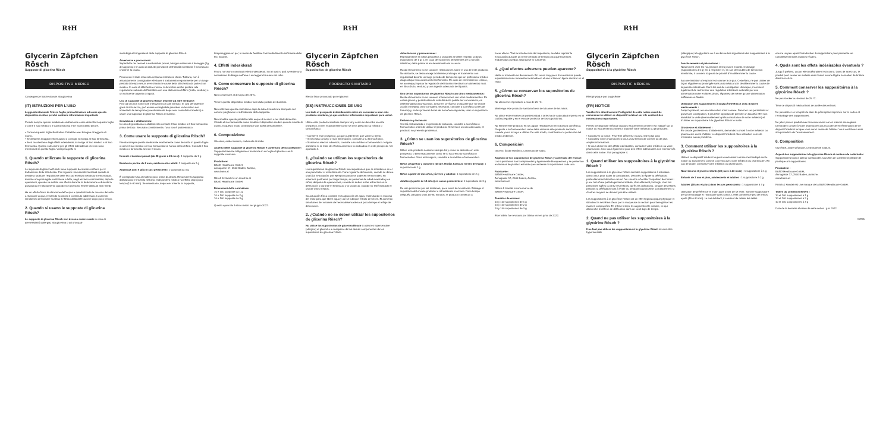R⚕H
Glycerin Zäpfchen Rösch
Supposte di glicerina Rösch
DISPOSITIVO MEDICO
Conseguenze fisiche dovute alla glicerina
(IT) ISTRUZIONI PER L’USO
Legga attentamente l’intero foglio prima di iniziare ad usare questo dispositivo medico perché contiene informazioni importanti.
Prenda sempre questo medicinale esattamente come descritto in questo foglio o come il suo medico o il suo farmacista e Le hanno detto di fare.
• Conservi questo foglio illustrativo. Potrebbe aver bisogno di leggerlo di nuovo.
• Se desidera maggiori informazioni o consigli, si rivolga al Suo farmacista.
• Se si manifestano degli effetti indesiderati, si rivolga al Suo medico o al Suo farmacista. Questo vale anche per gli effetti indesiderati che non sono menzionati in questo foglio. Vedi paragrafo 4.
1. Quando utilizzare le supposte di glicerina Rösch?
Le supposte di glicerina Rösch sono supposte da inserire nell’ano per il trattamento della stitichezza. Per regolare i movimenti intestinali quando si desidera facilitare l’espulsione delle feci: ad esempio nei disturbi emorroidali, durante una prolungata costrizione a letto, negli anziani e nei bambini, dopo le operazioni, quando va evitato uno sforzo durante la defecazione o durante la gravidanza e l’allattamento quando non possono essere utilizzati altri rimedi.
Ha un effetto fisico di attrazione dell’acqua e quindi stimola la mucosa del retto a rilasciare acqua, rendendo scivoloso il contenuto addensato. L’aumento simultaneo del volume scatena il riflesso della defecazione dopo poco tempo.
2. Quando si usano le supposte di glicerina Rösch?
Le supposte di glicerina Rösch non devono essere usate in caso di ipersensibilità (allergia) alla glicerina o ad uno qual-
siasi degli altri ingredienti delle supposte di glicerina Rösch.
Avvertenze e precauzioni:
Soprattutto nei neonati e nei bambini piccoli, bisogna osservare il dosaggio (1g di supposta) e in caso di disturbi persistenti dell’attività intestinale è necessario chiarirne la causa.
Finora non è stata resa nota nessuna restrizione d’uso. Tuttavia, non è assolutamente consigliabile effettuare il trattamento regolarmente per un lungo periodo di tempo senza aver chiarito le cause della stitichezza da parte di un medico. In caso di stitichezza cronica, si dovrebbe anche puntare alla regolazione naturale dell’intestino con una dieta ricca di fibre (frutta, verdura) e un sufficiente apporto di liquidi.
Uso di supposte di glicerina Rösch insieme ad altre medicine:
Fino ad ora non sono note interazioni con altri farmaci. In casi persistenti e gravi di stitichezza, può essere consigliabile prendere un lassativo non immediato la sera prima (eventualmente dopo aver consultato il medico) e usare una supposta di glicerina Rösch al mattino.
Gravidanza e allattamento:
In caso di gravidanza o allattamento consulti il Suo medico o il Suo farmacista prima dell’uso. Se usato correttamente, l’uso non è problematico.
3. Come usare le supposte di glicerina Rösch?
Prenda sempre questo medicinale esattamente come descritto in questo foglio o come il suo medico o il suo farmacista Le hanno detto di fare. Consulti il Suo medico o farmacista se non è sicuro.
Neonati e bambini piccoli (da 28 giorni a 23 mesi): 1 supposta da 1 g
Bambini a partire da 2 anni, adolescenti e adulti: 1 supposta da 2 g
Adulti (18 anni e più) in casi persistenti: 1 supposta da 3 g
È consigliato l’uso al mattino poco prima di alzarsi. Rimuovere la supposta dall’astuccio e inserirla nell’ano. Il dispositivo medico ha effetto dopo poco tempo (15–60 min). Se necessario, dopo aver inserito la supposta,
temporeggiare un po’, in modo da facilitare l’ammorbidimento sufficiente delle feci indurite.
4. Effetti indesiderati
Finora non sono conosciuti effetti indesiderati. In rari casi si può avvertire una sensazione di disagio nell’ano o un leggero bruciore nel retto.
5. Come conservare le supposte di glicerina Rösch?
Non conservare al di sopra dei 25°C.
Tenere questo dispositivo medico fuori dalla portata dei bambini.
Non utilizzare questa confezione dopo la data di scadenza stampata sul cartone pieghevole e sull’astuccio della supposta.
Non smaltire questo prodotto nelle acque di scarico o nei rifiuti domestici. Chieda al suo farmacista come smaltire il dispositivo medico quando smette di usarlo. In questo modo contribuisce alla tutela dell’ambiente.
6. Composizione
Glicerina, acido stearico, carbonato di sodio.
Aspetto delle supposte di glicerina Rösch e contenuto della confezione:
Supposte bianche lattiginose e traslucide in un foglio di plastica con 5 supposte ciascuna.
Produttore:
BANO Healthcare GmbH,
Annagasse 17, 2500 Baden, Austria,
www.bano.at
Rösch & Handel è un marchio di
BANO Healthcare GmbH.
Dimensioni della confezione:
10 e 100 supposte da 1 g
10 e 100 supposte da 2 g
10 e 100 supposte da 3 g
Questo opuscolo è stato rivisto nel giugno 2022.
R⚕H
Glycerin Zäpfchen Rösch
Supositorios de glicerina Rösch
PRODUCTO SANITARIO
Efecto físico provocado por el glicerol
(ES) INSTRUCCIONES DE USO
Lea todo el prospecto detenidamente antes de comenzar a usar este producto sanitario, ya que contiene información importante para usted.
Utilice este producto sanitario siempre tal y como se describe en este prospecto, o bien exactamente como se lo ha prescrito su médico o farmacéutico.
• Conserve este prospecto, ya que puede tener que volver a leerlo.
• Si necesita consejo o más información, consulte a su farmacéutico.
• Si observa efectos adversos, consulte a su médico o farmacéutico. Hágalo asimismo si se trata de efectos adversos no indicados en este prospecto. Ver apartado 4.
1. ¿Cuándo se utilizan los supositorios de glicerina Rösch?
Los supositorios de glicerina Rösch son supositorios que se introducen en el ano para tratar el estreñimiento. Para regular la defecación, cuando se desea una fácil evacuación: por ejemplo cuando se padecen hemorroides, en enfermos postrados por largo tiempo, en personas de edad avanzada y en niños, después de operaciones, cuando se deban evitar esfuerzos en la defecación o durante el embarazo y la lactancia, cuando no esté indicado el uso de otros medios.
Su actuación física consiste en la atracción de agua, estimulando la mucosa del recto para que libere agua y así se lubrique el bolo de heces. El aumento simultáneo del volumen de heces desencadena al poco tiempo el reflejo de defecación.
2. ¿Cuándo no se deben utilizar los supositorios de glicerina Rösch?
No utilice los supositorios de glicerina Rösch si usted es hipersensible (alérgico) al glicerol o a cualquiera de los demás componentes de los supositorios de glicerina Rösch.
Advertencias y precauciones:
Especialmente en niños pequeños y lactantes se debe respetar la dosis (supositorio de 1 g) y, en caso de trastornos persistentes de la función intestinal, debe primar el esclarecimiento de la causa.
Hasta el momento no se conocen restricciones sobre el uso de este producto. No obstante, se desaconseja totalmente prolongar el tratamiento con regularidad durante un largo periodo de tiempo sin que un profesional médico diagnostique las causas del estreñimiento. En caso de estreñimiento crónico, se aconseja propiciar la regulación del tránsito intestinal con alimentos ricos en fibra (fruta, verdura) y una ingesta adecuada de líquidos.
Uso de los supositorios de glicerina Rösch con otros medicamentos:
Hasta el momento no se conocen interacciones con otros medicamentos. En casos graves y persistentes de estreñimiento podría ser conveniente, en determinadas circunstancias, tomar en la víspera un laxante que no sea de acción inmediata (si lo considera necesario, consulte a su médico antes de tomarlo) y, en las primeras horas de la mañana siguiente, usar un supositorio de glicerina Rösch.
Embarazo y lactancia:
Si está embarazada o en periodo de lactancia, consulte a su médico o farmacéutico antes de utilizar el producto. Si se hace un uso adecuado, el producto no presenta problemas.
3. ¿Cómo se usan los supositorios de glicerina Rösch?
Utilice este producto sanitario siempre tal y como se describe en este prospecto, o bien exactamente como se lo ha prescrito su médico o farmacéutico. Si no está seguro, consulte a su médico o farmacéutico.
Niños pequeños y lactantes (desde 28 días hasta 23 meses de edad): 1 supositorio de 1 g
Niños a partir de dos años, jóvenes y adultos: 1 supositorio de 2 g
Adultos (a partir de 18 años) en casos persistentes: 1 supositorio de 3 g
De uso preferente por las mañanas, poco antes de levantarse. Extraiga el supositorio del envase protector e introdúzcalo en el ano. Poco tiempo después, pasados unos 15–60 minutos, el producto comienza a
hacer efecto. Tras la introducción del supositorio, se debe reprimir la evacuación durante un breve periodo de tiempo para que las heces endurecidas puedan ablandarse lo suficiente.
4. ¿Qué efectos adversos pueden aparecer?
Hasta el momento se desconocen. En casos muy poco frecuentes se puede experimentar una sensación incómoda en el ano o bien un ligero escozor en el recto.
5. ¿Cómo se conservan los supositorios de glicerina Rösch?
No almacene el producto a más de 25 °C.
Mantenga este producto sanitario fuera del alcance de los niños.
No utilice este envase con posterioridad a la fecha de caducidad impresa en el cartón plegable y en el envase protector de los supositorios.
No elimine este producto en las aguas residuales ni en la basura doméstica. Pregunte a su farmacéutico cómo debe eliminar este producto sanitario cuando ya no lo vaya a utilizar. De este modo, contribuirá a la protección del medio ambiente.
6. Composición
Glicerol, ácido esteárico, carbonato de sodio.
Aspecto de los supositorios de glicerina Rösch y contenido del envase:
Los supositorios son transparentes y ligeramente blanquecinos y se presentan en láminas de plástico extruido que contienen 5 supositorios cada una.
Fabricante:
BANO Healthcare GmbH,
Annagasse 17, 2500 Baden, Austria,
www.bano.at
Rösch & Handel es una marca de
BANO Healthcare GmbH.
Tamaños de envase:
10 y 100 supositorios de 1 g
10 y 100 supositorios de 2 g
10 y 100 supositorios de 3 g
Este folleto fue revisado por última vez en junio de 2022.
R⚕H
Glycerin Zäpfchen Rösch
Suppositoires à la glycérine Rösch
DISPOSITIF MÉDICAL
Effet physique par la glycérine
(FR) NOTICE
Veuillez lire attentivement l’intégralité de cette notice avant de commencer à utiliser ce dispositif médical car elle contient des informations importantes.
Prenez ce dispositif médical toujours exactement comme il est indiqué sur la notice ou exactement comme l’a ordonné votre médecin ou pharmacien.
• Conservez la notice. Peut-être désirerez-vous la relire plus tard.
• Consultez votre pharmacien si vous avez besoin de conseil ou de plus amples informations.
• Si vous observez des effets indésirables, contactez votre médecin ou votre pharmacien. Ceci vaut également pour des effets indésirables non mentionnés dans cette notice. Voir paragraphe 4.
1. Quand utiliser les suppositoires à la glycérine Rösch ?
Les suppositoires à la glycérine Rösch sont des suppositoires à introduire dans l’anus pour traiter la constipation. Destinés à réguler la défécation, particulièrement dans les cas où l’on cherche à faciliter l’expulsion des fèces : p. ex. lors d’une pathologie hémorroïdale, d’un alitement prolongé, chez les personnes âgées ou chez les enfants, après les opérations, lorsque des efforts pendant la défécation sont à éviter ou pendant la grossesse ou l’allaitement si d’autres moyens ne doivent pas être utilisés.
Les suppositoires à la glycérine Rösch ont un effet hygroscopique physique et stimulent la sécrétion d’eau par la muqueuse du rectum pour faire glisser les masses compactées. En même temps, ils augmentent le volume, ce qui déclenche le réflexe de défécation dans un court laps de temps.
2. Quand ne pas utiliser les suppositoires à la glycérine Rösch ?
Il ne faut pas utiliser les suppositoires à la glycérine Rösch si vous êtes hypersensible
(allergique) à la glycérine ou à un des autres ingrédients des suppositoires à la glycérine Rösch.
Avertissements et précautions :
Notamment chez les nourrissons et les jeunes enfants, le dosage (suppositoires d’1 g) est à respecter et, en cas de troubles de la fonction intestinale, il convient toujours de priorité d’en déterminer la cause.
Aucune limitation d’emploi n’est connue à ce jour. Cela étant, ne pas utiliser de façon régulière ou prolongée sans avis médical afin de déterminer la cause de la paresse intestinale. Dans les cas de constipation chronique, il convient également de rechercher une régulation intestinale naturelle par une alimentation riche en fibres (fruits, légumes) de même qu’une alimentation suffisante en fluides.
Utilisation des suppositoires à la glycérine Rösch avec d’autres médicaments :
Jusqu’à présent, aucune interaction n’est connue. Dans les cas persistants et graves de constipation, il peut être opportun de prendre un laxatif à effet non immédiat la veille (éventuellement après consultation de votre médecin) et d’utiliser un suppositoire à la glycérine Rösch le matin.
Grossesse et allaitement :
En cas de grossesse ou d’allaitement, demandez conseil à votre médecin ou pharmacien avant d’utiliser ce dispositif médical. Son utilisation correcte n’entraîne aucun problème.
3. Comment utiliser les suppositoires à la glycérine Rösch ?
Utilisez ce dispositif médical toujours exactement comme il est indiqué sur la notice ou exactement comme convenu avec votre médecin ou pharmacien. En cas de doute, consultez votre médecin ou pharmacien.
Nourrissons et jeunes enfants (28 jours à 23 mois) : 1 suppositoire à 1 g
Enfants de 2 ans et plus, adolescents et adultes : 1 suppositoire à 2 g
Adultes (18 ans et plus) dans les cas persistants : 1 suppositoire à 3 g
Utilisation de préférence le matin juste avant de se lever. Sortir le suppositoire de son emballage et l’introduire dans l’anus. L’effet commence peu de temps après (15 à 60 min). Le cas échéant, il convient de retenir les selles
encore un peu après l’introduction du suppositoire pour permettre un ramollissement des masses fécales.
4. Quels sont les effets indésirables éventuels ?
Jusqu’à présent, aucun effet indésirable n’est connu. Dans de rares cas, le produit peut causer un malaise dans l’anus ou une légère sensation de brûlure dans le rectum.
5. Comment conserver les suppositoires à la glycérine Rösch ?
Ne pas stocker au-dessus de 25 °C.
Tenir ce dispositif médical hors de portée des enfants.
Ne pas utiliser ce lot après la date de péremption imprimée sur le carton et l’emballage des suppositoires.
Ne jetez pas ce produit avec les eaux usées ou les ordures ménagères. Demandez conseil à votre pharmacien pour la collecte et l’élimination de ce dispositif médical lorsque vous aurez cessé de l’utiliser. Vous contribuez ainsi à la protection de l’environnement.
6. Composition
Glycérine, acide stéarique, carbonate de sodium.
Aspect des suppositoires à la glycérine Rösch et contenu de cette boîte :
Suppositoires blancs laiteux translucides sous film de scellement pelable de plastique à 5 suppositoires.
Producteur :
BANO Healthcare GmbH,
Annagasse 17, 2500 Baden, Autriche,
www.bano.at
Rösch & Handel est une marque de la BANO Healthcare GmbH.
Tailles du conditionnement :
10 et 100 suppositoires à 1 g
10 et 100 suppositoires à 2 g
10 et 100 suppositoires à 3 g
Date de la dernière révision de cette notice : juin 2022
V7225